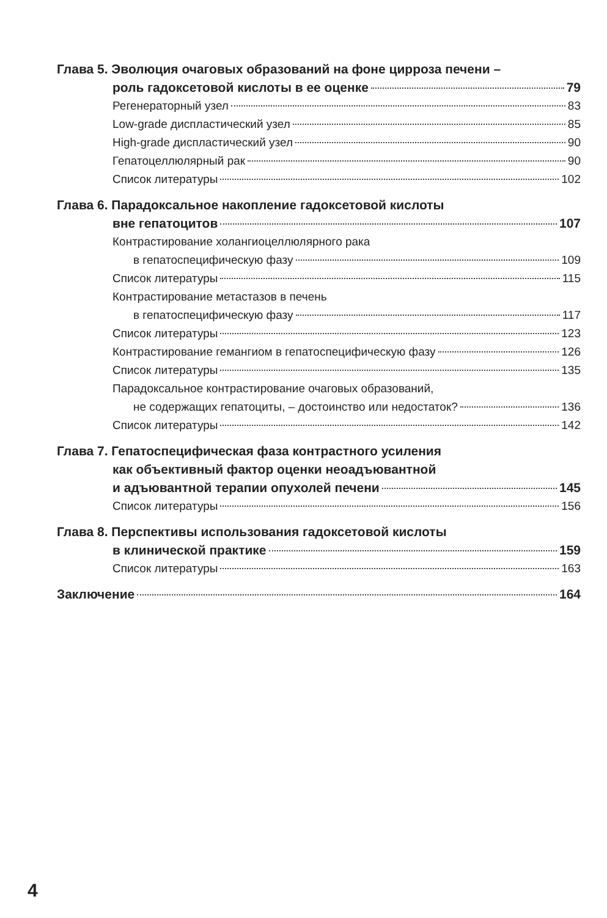Глава 5. Эволюция очаговых образований на фоне цирроза печени –
роль гадоксетовой кислоты в ее оценке 79
Регенераторный узел 83
Low-grade диспластический узел 85
High-grade диспластический узел 90
Гепатоцеллюлярный рак 90
Список литературы 102
Глава 6. Парадоксальное накопление гадоксетовой кислоты
вне гепатоцитов 107
Контрастирование холангиоцеллюлярного рака
в гепатоспецифическую фазу 109
Список литературы 115
Контрастирование метастазов в печень
в гепатоспецифическую фазу 117
Список литературы 123
Контрастирование гемангиом в гепатоспецифическую фазу 126
Список литературы 135
Парадоксальное контрастирование очаговых образований,
не содержащих гепатоциты, – достоинство или недостаток? 136
Список литературы 142
Глава 7. Гепатоспецифическая фаза контрастного усиления
как объективный фактор оценки неоадъювантной
и адъювантной терапии опухолей печени 145
Список литературы 156
Глава 8. Перспективы использования гадоксетовой кислоты
в клинической практике 159
Список литературы 163
Заключение 164
4